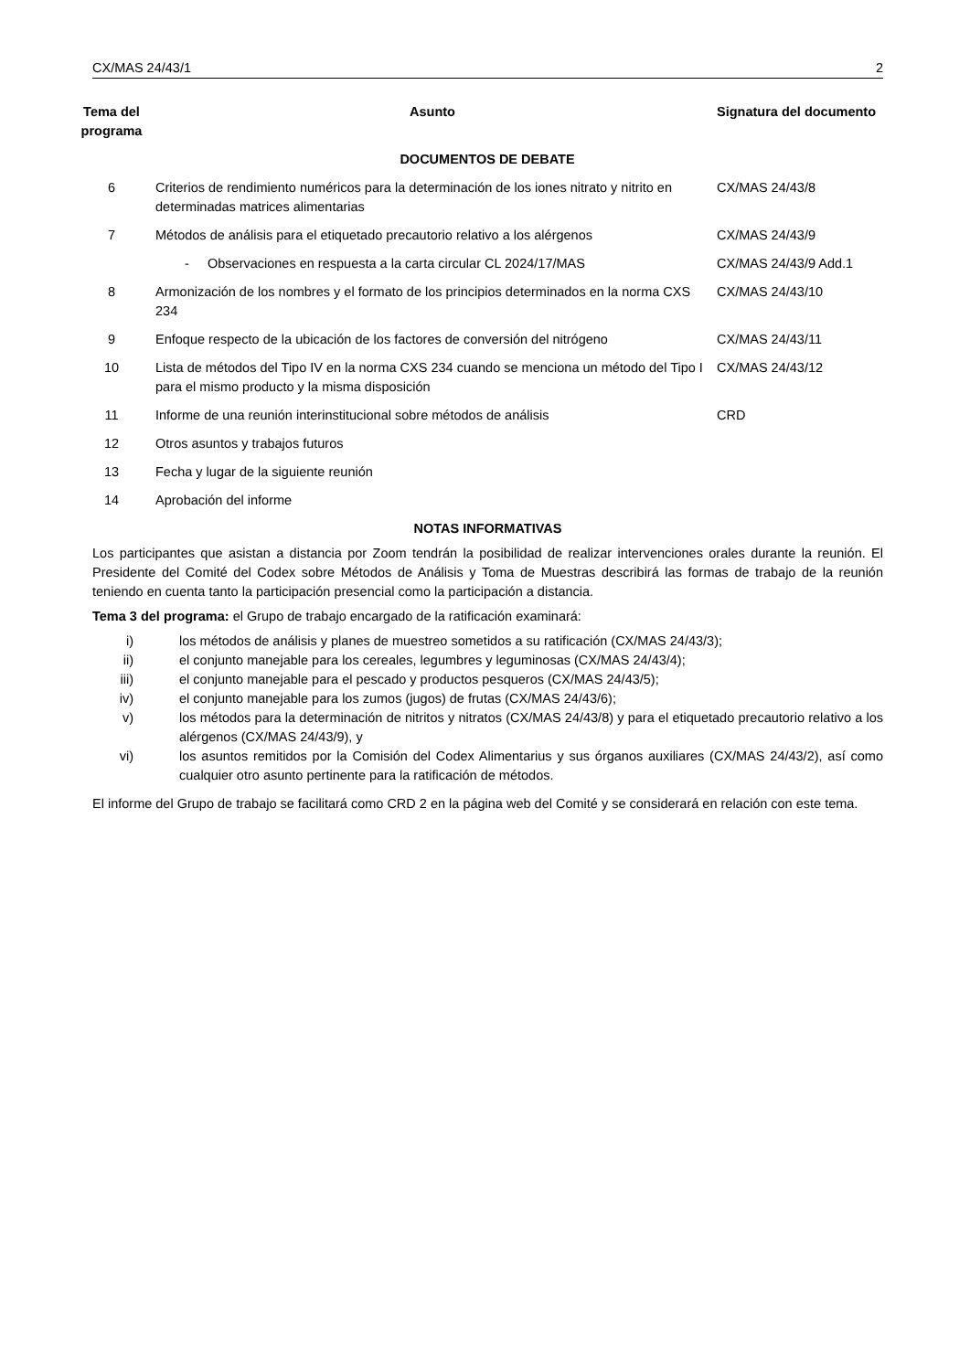CX/MAS 24/43/1 2
| Tema del programa | Asunto | Signatura del documento |
| --- | --- | --- |
| DOCUMENTOS DE DEBATE | | |
| 6 | Criterios de rendimiento numéricos para la determinación de los iones nitrato y nitrito en determinadas matrices alimentarias | CX/MAS 24/43/8 |
| 7 | Métodos de análisis para el etiquetado precautorio relativo a los alérgenos | CX/MAS 24/43/9 |
| | - Observaciones en respuesta a la carta circular CL 2024/17/MAS | CX/MAS 24/43/9 Add.1 |
| 8 | Armonización de los nombres y el formato de los principios determinados en la norma CXS 234 | CX/MAS 24/43/10 |
| 9 | Enfoque respecto de la ubicación de los factores de conversión del nitrógeno | CX/MAS 24/43/11 |
| 10 | Lista de métodos del Tipo IV en la norma CXS 234 cuando se menciona un método del Tipo I para el mismo producto y la misma disposición | CX/MAS 24/43/12 |
| 11 | Informe de una reunión interinstitucional sobre métodos de análisis | CRD |
| 12 | Otros asuntos y trabajos futuros | |
| 13 | Fecha y lugar de la siguiente reunión | |
| 14 | Aprobación del informe | |
NOTAS INFORMATIVAS
Los participantes que asistan a distancia por Zoom tendrán la posibilidad de realizar intervenciones orales durante la reunión. El Presidente del Comité del Codex sobre Métodos de Análisis y Toma de Muestras describirá las formas de trabajo de la reunión teniendo en cuenta tanto la participación presencial como la participación a distancia.
Tema 3 del programa: el Grupo de trabajo encargado de la ratificación examinará:
i) los métodos de análisis y planes de muestreo sometidos a su ratificación (CX/MAS 24/43/3);
ii) el conjunto manejable para los cereales, legumbres y leguminosas (CX/MAS 24/43/4);
iii) el conjunto manejable para el pescado y productos pesqueros (CX/MAS 24/43/5);
iv) el conjunto manejable para los zumos (jugos) de frutas (CX/MAS 24/43/6);
v) los métodos para la determinación de nitritos y nitratos (CX/MAS 24/43/8) y para el etiquetado precautorio relativo a los alérgenos (CX/MAS 24/43/9), y
vi) los asuntos remitidos por la Comisión del Codex Alimentarius y sus órganos auxiliares (CX/MAS 24/43/2), así como cualquier otro asunto pertinente para la ratificación de métodos.
El informe del Grupo de trabajo se facilitará como CRD 2 en la página web del Comité y se considerará en relación con este tema.